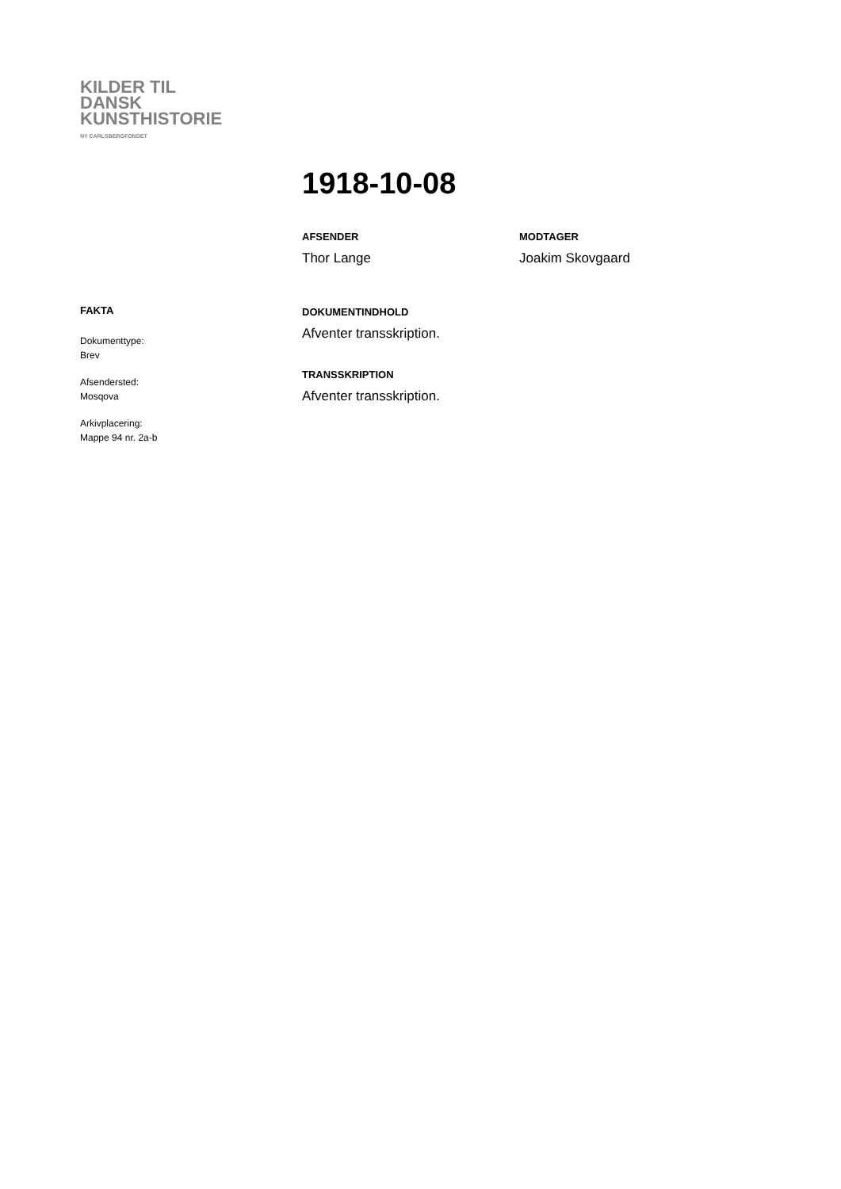KILDER TIL
DANSK
KUNSTHISTORIE
NY CARLSBERGFONDET
1918-10-08
AFSENDER
Thor Lange
MODTAGER
Joakim Skovgaard
DOKUMENTINDHOLD
Afventer transskription.
TRANSSKRIPTION
Afventer transskription.
FAKTA
Dokumenttype:
Brev
Afsendersted:
Mosqova
Arkivplacering:
Mappe 94 nr. 2a-b